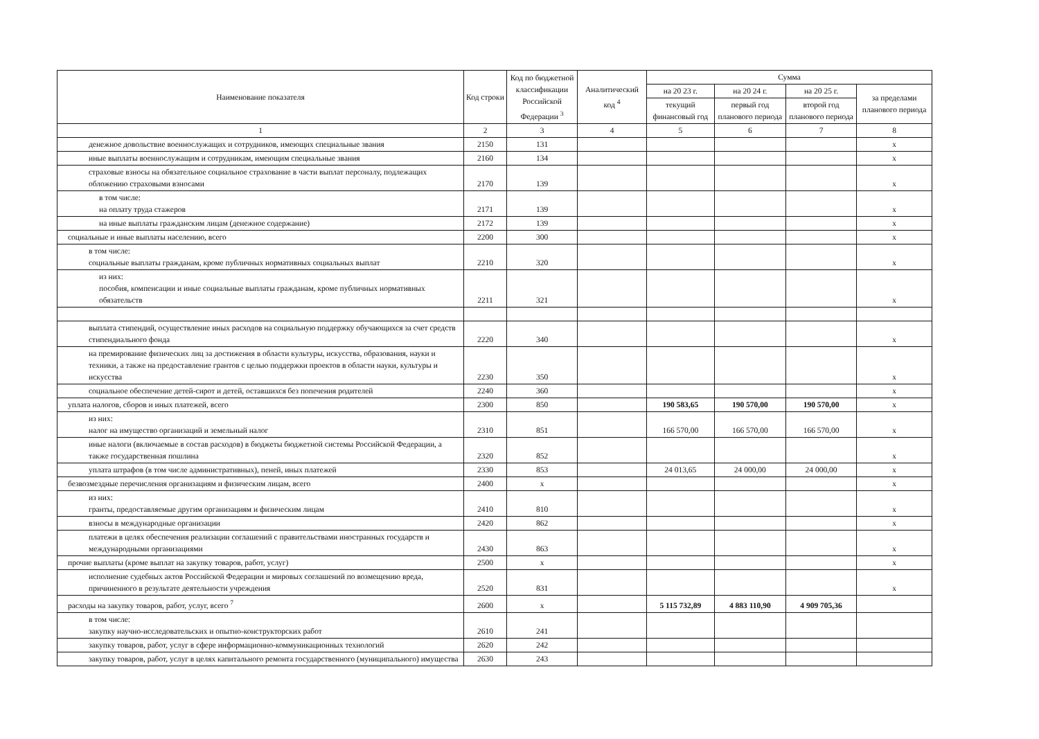| Наименование показателя | Код строки | Код по бюджетной классификации Российской Федерации <sup>3</sup> | Аналитический код <sup>4</sup> | Сумма | | | |
| --- | --- | --- | --- | --- | --- | --- | --- |
| | | | | на 20 23 г. | на 20 24 г. | на 20 25 г. | за пределами планового периода |
| | | | | текущий финансовый год | первый год планового периода | второй год планового периода | |
| 1 | 2 | 3 | 4 | 5 | 6 | 7 | 8 |
| денежное довольствие военнослужащих и сотрудников, имеющих специальные звания | 2150 | 131 | | | | | x |
| иные выплаты военнослужащим и сотрудникам, имеющим специальные звания | 2160 | 134 | | | | | x |
| страховые взносы на обязательное социальное страхование в части выплат персоналу, подлежащих обложению страховыми взносами | 2170 | 139 | | | | | x |
| в том числе: на оплату труда стажеров | 2171 | 139 | | | | | x |
| на иные выплаты гражданским лицам (денежное содержание) | 2172 | 139 | | | | | x |
| социальные и иные выплаты населению, всего | 2200 | 300 | | | | | x |
| в том числе: социальные выплаты гражданам, кроме публичных нормативных социальных выплат | 2210 | 320 | | | | | x |
| из них: пособия, компенсации и иные социальные выплаты гражданам, кроме публичных нормативных обязательств | 2211 | 321 | | | | | x |
| выплата стипендий, осуществление иных расходов на социальную поддержку обучающихся за счет средств стипендиального фонда | 2220 | 340 | | | | | x |
| на премирование физических лиц за достижения в области культуры, искусства, образования, науки и техники, а также на предоставление грантов с целью поддержки проектов в области науки, культуры и искусства | 2230 | 350 | | | | | x |
| социальное обеспечение детей-сирот и детей, оставшихся без попечения родителей | 2240 | 360 | | | | | x |
| уплата налогов, сборов и иных платежей, всего | 2300 | 850 | | 190 583,65 | 190 570,00 | 190 570,00 | x |
| из них: налог на имущество организаций и земельный налог | 2310 | 851 | | 166 570,00 | 166 570,00 | 166 570,00 | x |
| иные налоги (включаемые в состав расходов) в бюджеты бюджетной системы Российской Федерации, а также государственная пошлина | 2320 | 852 | | | | | x |
| уплата штрафов (в том числе административных), пеней, иных платежей | 2330 | 853 | | 24 013,65 | 24 000,00 | 24 000,00 | x |
| безвозмездные перечисления организациям и физическим лицам, всего | 2400 | x | | | | | x |
| из них: гранты, предоставляемые другим организациям и физическим лицам | 2410 | 810 | | | | | x |
| взносы в международные организации | 2420 | 862 | | | | | x |
| платежи в целях обеспечения реализации соглашений с правительствами иностранных государств и международными организациями | 2430 | 863 | | | | | x |
| прочие выплаты (кроме выплат на закупку товаров, работ, услуг) | 2500 | x | | | | | x |
| исполнение судебных актов Российской Федерации и мировых соглашений по возмещению вреда, причиненного в результате деятельности учреждения | 2520 | 831 | | | | | x |
| расходы на закупку товаров, работ, услуг, всего <sup>7</sup> | 2600 | x | | 5 115 732,89 | 4 883 110,90 | 4 909 705,36 | |
| в том числе: закупку научно-исследовательских и опытно-конструкторских работ | 2610 | 241 | | | | | |
| закупку товаров, работ, услуг в сфере информационно-коммуникационных технологий | 2620 | 242 | | | | | |
| закупку товаров, работ, услуг в целях капитального ремонта государственного (муниципального) имущества | 2630 | 243 | | | | | |